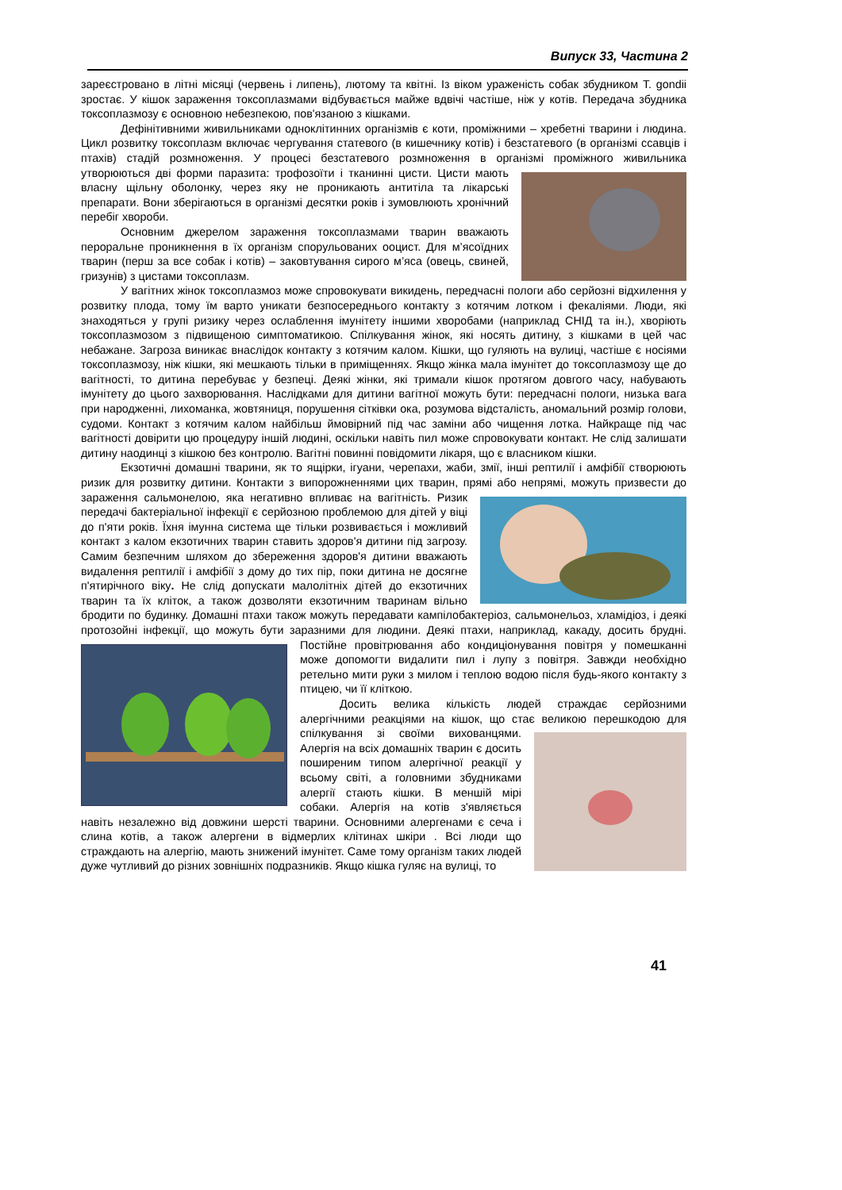Випуск 33, Частина 2
зареєстровано в літні місяці (червень і липень), лютому та квітні. Із віком ураженість собак збудником T. gondii зростає. У кішок зараження токсоплазмами відбувається майже вдвічі частіше, ніж у котів. Передача збудника токсоплазмозу є основною небезпекою, пов'язаною з кішками.
Дефінітивними живильниками одноклітинних організмів є коти, проміжними – хребетні тварини і людина. Цикл розвитку токсоплазм включає чергування статевого (в кишечнику котів) і безстатевого (в організмі ссавців і птахів) стадій розмноження. У процесі безстатевого розмноження в організмі проміжного живильника утворюються дві форми паразита: трофозоїти і тканинні цисти. Цисти мають власну щільну оболонку, через яку не проникають антитіла та лікарські препарати. Вони зберігаються в організмі десятки років і зумовлюють хронічний перебіг хвороби.
Основним джерелом зараження токсоплазмами тварин вважають пероральне проникнення в їх організм спорульованих ооцист. Для м’ясоїдних тварин (перш за все собак і котів) – заковтування сирого м’яса (овець, свиней, гризунів) з цистами токсоплазм.
У вагітних жінок токсоплазмоз може спровокувати викидень, передчасні пологи або серйозні відхилення у розвитку плода, тому їм варто уникати безпосереднього контакту з котячим лотком і фекаліями. Люди, які знаходяться у групі ризику через ослаблення імунітету іншими хворобами (наприклад СНІД та ін.), хворіють токсоплазмозом з підвищеною симптоматикою. Спілкування жінок, які носять дитину, з кішками в цей час небажане. Загроза виникає внаслідок контакту з котячим калом. Кішки, що гуляють на вулиці, частіше є носіями токсоплазмозу, ніж кішки, які мешкають тільки в приміщеннях. Якщо жінка мала імунітет до токсоплазмозу ще до вагітності, то дитина перебуває у безпеці. Деякі жінки, які тримали кішок протягом довгого часу, набувають імунітету до цього захворювання. Наслідками для дитини вагітної можуть бути: передчасні пологи, низька вага при народженні, лихоманка, жовтяниця, порушення сітківки ока, розумова відсталість, аномальний розмір голови, судоми. Контакт з котячим калом найбільш ймовірний під час заміни або чищення лотка. Найкраще під час вагітності довірити цю процедуру іншій людині, оскільки навіть пил може спровокувати контакт. Не слід залишати дитину наодинці з кішкою без контролю. Вагітні повинні повідомити лікаря, що є власником кішки.
Екзотичні домашні тварини, як то ящірки, ігуани, черепахи, жаби, змії, інші рептилії і амфібії створюють ризик для розвитку дитини. Контакти з випорожненнями цих тварин, прямі або непрямі, можуть призвести до зараження сальмонелою, яка негативно впливає на вагітність. Ризик передачі бактеріальної інфекції є серйозною проблемою для дітей у віці до п'яти років. Їхня імунна система ще тільки розвивається і можливий контакт з калом екзотичних тварин ставить здоров'я дитини під загрозу. Самим безпечним шляхом до збереження здоров'я дитини вважають видалення рептилії і амфібії з дому до тих пір, поки дитина не досягне п'ятирічного віку. Не слід допускати малолітніх дітей до екзотичних тварин та їх кліток, а також дозволяти екзотичним тваринам вільно бродити по будинку. Домашні птахи також можуть передавати кампілобактеріоз, сальмонельоз, хламідіоз, і деякі протозойні інфекції, що можуть бути заразними для людини. Деякі птахи, наприклад, какаду, досить брудні. Постійне провітрювання або кондиціонування повітря у помешканні може допомогти видалити пил і лупу з повітря. Завжди необхідно ретельно мити руки з милом і теплою водою після будь-якого контакту з птицею, чи її кліткою.
Досить велика кількість людей страждає серйозними алергічними реакціями на кішок, що стає великою перешкодою для спілкування зі своїми вихованцями. Алергія на всіх домашніх тварин є досить поширеним типом алергічної реакції у всьому світі, а головними збудниками алергії стають кішки. В меншій мірі собаки. Алергія на котів з'являється навіть незалежно від довжини шерсті тварини. Основними алергенами є сеча і слина котів, а також алергени в відмерлих клітинах шкіри . Всі люди що страждають на алергію, мають знижений імунітет. Саме тому організм таких людей дуже чутливий до різних зовнішніх подразників. Якщо кішка гуляє на вулиці, то
41